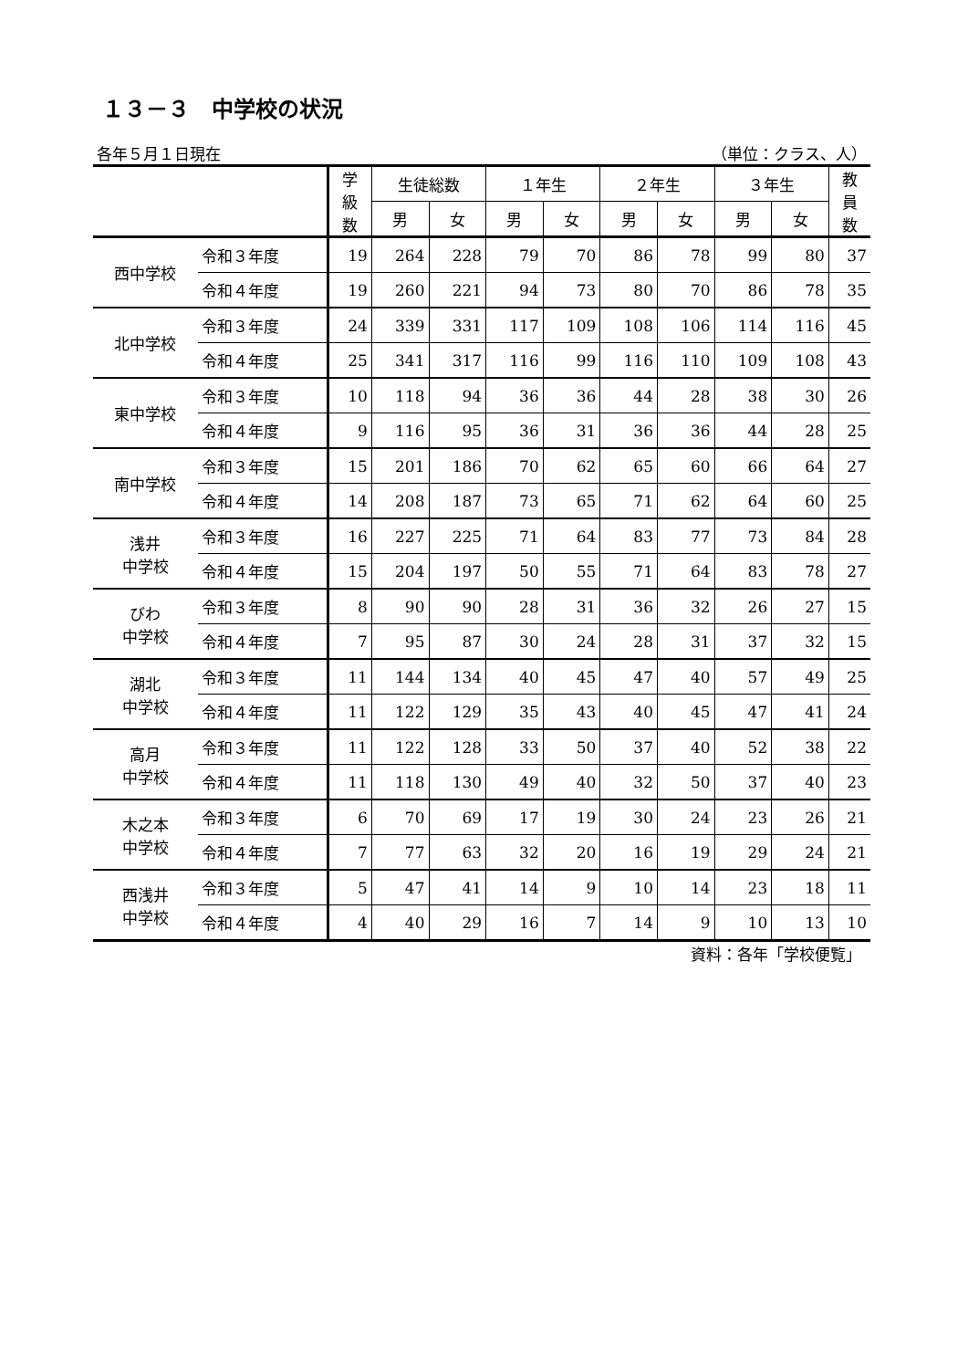１３－３　中学校の状況
各年５月１日現在 （単位：クラス、人）
| | | 学 級 数 | 生徒総数 | | １年生 | | ２年生 | | ３年生 | | 教 員 数 |
| --- | --- | --- | --- | --- | --- | --- | --- | --- | --- | --- | --- |
| | | | 男 | 女 | 男 | 女 | 男 | 女 | 男 | 女 | |
| 西中学校 | 令和３年度 | 19 | 264 | 228 | 79 | 70 | 86 | 78 | 99 | 80 | 37 |
| | 令和４年度 | 19 | 260 | 221 | 94 | 73 | 80 | 70 | 86 | 78 | 35 |
| 北中学校 | 令和３年度 | 24 | 339 | 331 | 117 | 109 | 108 | 106 | 114 | 116 | 45 |
| | 令和４年度 | 25 | 341 | 317 | 116 | 99 | 116 | 110 | 109 | 108 | 43 |
| 東中学校 | 令和３年度 | 10 | 118 | 94 | 36 | 36 | 44 | 28 | 38 | 30 | 26 |
| | 令和４年度 | 9 | 116 | 95 | 36 | 31 | 36 | 36 | 44 | 28 | 25 |
| 南中学校 | 令和３年度 | 15 | 201 | 186 | 70 | 62 | 65 | 60 | 66 | 64 | 27 |
| | 令和４年度 | 14 | 208 | 187 | 73 | 65 | 71 | 62 | 64 | 60 | 25 |
| 浅井 中学校 | 令和３年度 | 16 | 227 | 225 | 71 | 64 | 83 | 77 | 73 | 84 | 28 |
| | 令和４年度 | 15 | 204 | 197 | 50 | 55 | 71 | 64 | 83 | 78 | 27 |
| びわ 中学校 | 令和３年度 | 8 | 90 | 90 | 28 | 31 | 36 | 32 | 26 | 27 | 15 |
| | 令和４年度 | 7 | 95 | 87 | 30 | 24 | 28 | 31 | 37 | 32 | 15 |
| 湖北 中学校 | 令和３年度 | 11 | 144 | 134 | 40 | 45 | 47 | 40 | 57 | 49 | 25 |
| | 令和４年度 | 11 | 122 | 129 | 35 | 43 | 40 | 45 | 47 | 41 | 24 |
| 高月 中学校 | 令和３年度 | 11 | 122 | 128 | 33 | 50 | 37 | 40 | 52 | 38 | 22 |
| | 令和４年度 | 11 | 118 | 130 | 49 | 40 | 32 | 50 | 37 | 40 | 23 |
| 木之本 中学校 | 令和３年度 | 6 | 70 | 69 | 17 | 19 | 30 | 24 | 23 | 26 | 21 |
| | 令和４年度 | 7 | 77 | 63 | 32 | 20 | 16 | 19 | 29 | 24 | 21 |
| 西浅井 中学校 | 令和３年度 | 5 | 47 | 41 | 14 | 9 | 10 | 14 | 23 | 18 | 11 |
| | 令和４年度 | 4 | 40 | 29 | 16 | 7 | 14 | 9 | 10 | 13 | 10 |
資料：各年「学校便覧」